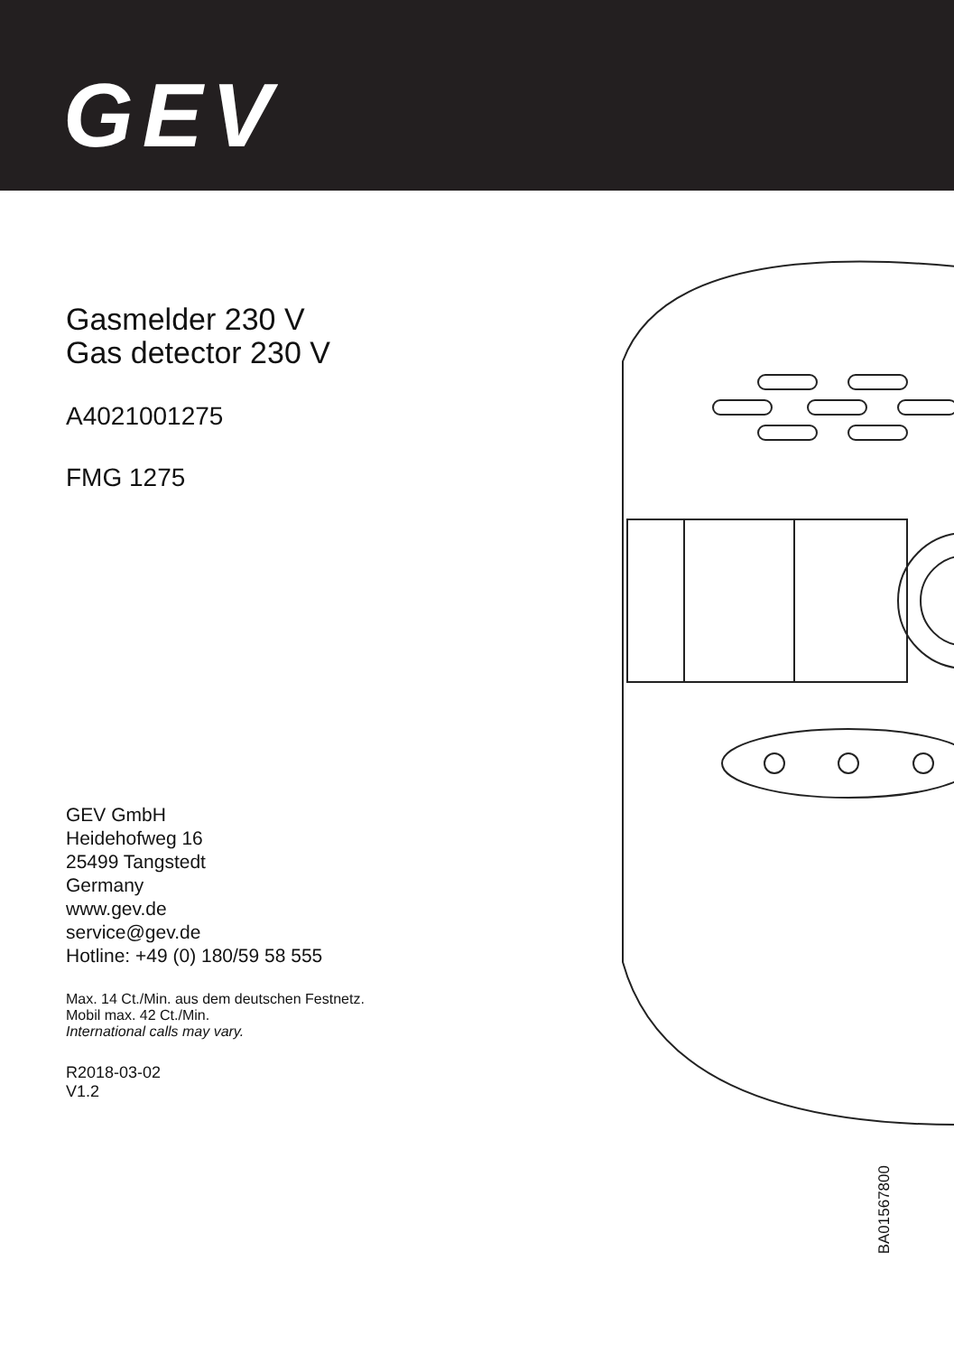GEV
Gasmelder 230 V
Gas detector 230 V
A4021001275
FMG 1275
GEV GmbH
Heidehofweg 16
25499 Tangstedt
Germany
www.gev.de
service@gev.de
Hotline: +49 (0) 180/59 58 555
Max. 14 Ct./Min. aus dem deutschen Festnetz.
Mobil max. 42 Ct./Min.
International calls may vary.
R2018-03-02
V1.2
BA01567800